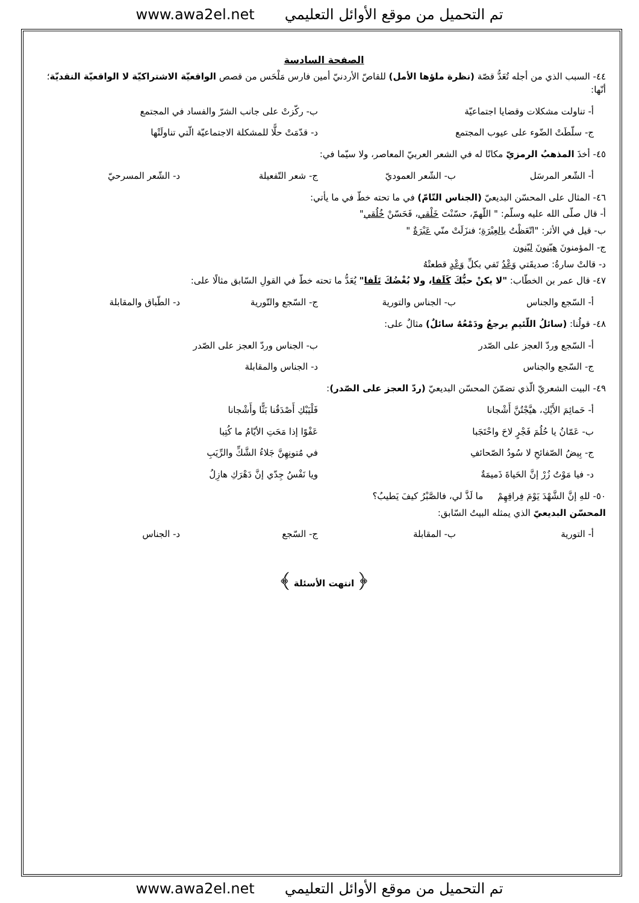www.awa2el.net تم التحميل من موقع الأوائل التعليمي
الصفحة السادسة
٤٤- السبب الذي من أجله تُعَدُّ قصّة (نظرة ملؤها الأمل) للقاصّ الأردنيّ أمين فارس مَلْحَس من قصص الواقعيّة الاشتراكيّة لا الواقعيّة النقديّة؛ أنّها:
أ- تناولت مشكلات وقضايا اجتماعيّة ب- ركّزتْ على جانب الشرّ والفساد في المجتمع
ج- سلّطَتْ الضّوء على عيوب المجتمع د- قدّمَتْ حلًّا للمشكلة الاجتماعيّة الّتي تناولَتْها
٤٥- أخذَ المذهبُ الرمزيّ مكانًا له في الشعر العربيّ المعاصر، ولا سيّما في:
أ- الشّعر المرسَل ب- الشّعر العموديّ ج- شعر التّفعيلة د- الشّعر المسرحيّ
٤٦- المثال على المحسّن البديعيّ (الجناس التّامّ) في ما تحته خطّ في ما يأتي:
أ- قال صلّى الله عليه وسلّم: " اللّهمّ، حسّنْتَ خَلْقي، فَحَسّنْ خُلُقي"
ب- قيل في الأثر: "اتّعَظْتُ بالعِبْرَةِ؛ فنزَلَتْ منّي عَبْرَةٌ "
ج- المؤمنونَ هيّنونَ ليّنون
د- قالتْ سارةُ: صديقَتي وَعْدُ تَفي بكلِّ وَعْدٍ قطعتْهُ
٤٧- قال عمر بن الخطّاب: "لا يكنْ حبُّكَ كَلَفا، ولا بُغْضُكَ تَلَفا" يُعَدُّ ما تحته خطّ في القولِ السّابق مثالًا على:
أ- السّجع والجناس ب- الجناس والتورية ج- السّجع والتّورية د- الطّباق والمقابلة
٤٨- قولُنا: (سائلُ اللّئيمِ يرجعُ ودَمْعُهُ سائلٌ) مثالٌ على:
أ- السّجع وردّ العجز على الصّدر ب- الجناس وردّ العجز على الصّدر
ج- السّجع والجناس د- الجناس والمقابلة
٤٩- البيت الشعريّ الّذي تضمّنَ المحسّن البديعيّ (ردّ العجز على الصّدر):
أ- حَمائِمَ الأَيْكِ، هيَّجْتُنَّ أَشْجانا فَلْيَبْكِ أَصْدَقُنا بَثًّا وأَشْجانا
ب- عَمّانُ يا حُلُمَ فَجْرٍ لاحَ واحْتَجَبا عَفْوًا إذا مَحَتِ الأيّامُ ما كُتِبا
ج- بِيضُ الصّفائحِ لا سُودُ الصّحائفِ في مُتونِهِنَّ جَلاءُ الشَّكِّ والرِّيَبِ
د- فيا مَوْتُ زُرْ إنَّ الحَياةَ ذَميمَةٌ ويا نَفْسُ جِدّي إنَّ دَهْرَكِ هازِلُ
٥٠- للهِ إنَّ الشَّهْدَ يَوْمَ فِراقِهِمْ ما لَذَّ لي، فالصَّبْرُ كيفَ يَطيبُ؟
المحسّن البديعيّ الذي يمثله البيتُ السّابق:
أ- التورية ب- المقابلة ج- السّجع د- الجناس
﴿ انتهت الأسئلة ﴾
www.awa2el.net تم التحميل من موقع الأوائل التعليمي